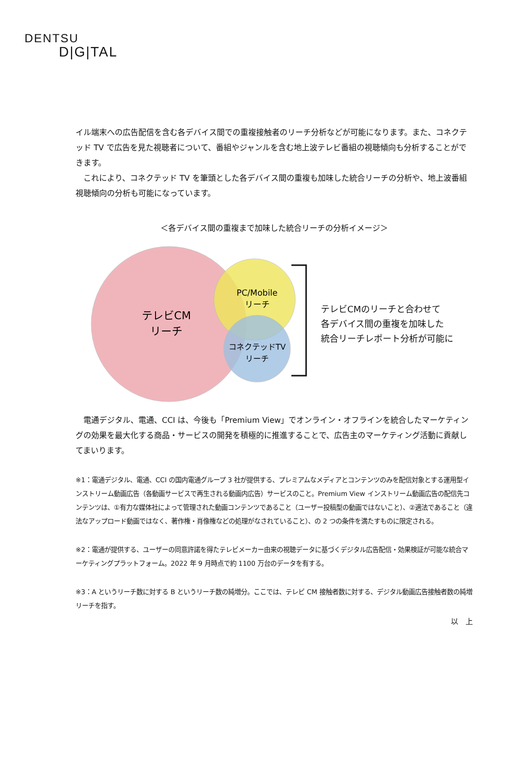DENTSU
D|G|TAL
イル端末への広告配信を含む各デバイス間での重複接触者のリーチ分析などが可能になります。また、コネクテッド TV で広告を見た視聴者について、番組やジャンルを含む地上波テレビ番組の視聴傾向も分析することができます。
　これにより、コネクテッド TV を筆頭とした各デバイス間の重複も加味した統合リーチの分析や、地上波番組視聴傾向の分析も可能になっています。
＜各デバイス間の重複まで加味した統合リーチの分析イメージ＞
テレビCM
リーチ
PC/Mobile
リーチ
コネクテッドTV
リーチ
テレビCMのリーチと合わせて
各デバイス間の重複を加味した
統合リーチレポート分析が可能に
　電通デジタル、電通、CCI は、今後も「Premium View」でオンライン・オフラインを統合したマーケティングの効果を最大化する商品・サービスの開発を積極的に推進することで、広告主のマーケティング活動に貢献してまいります。
※1：電通デジタル、電通、CCI の国内電通グループ 3 社が提供する、プレミアムなメディアとコンテンツのみを配信対象とする運用型インストリーム動画広告（各動画サービスで再生される動画内広告）サービスのこと。Premium View インストリーム動画広告の配信先コンテンツは、①有力な媒体社によって管理された動画コンテンツであること（ユーザー投稿型の動画ではないこと）、②適法であること（違法なアップロード動画ではなく、著作権・肖像権などの処理がなされていること）、の 2 つの条件を満たすものに限定される。
※2：電通が提供する、ユーザーの同意許諾を得たテレビメーカー由来の視聴データに基づくデジタル広告配信・効果検証が可能な統合マーケティングプラットフォーム。2022 年 9 月時点で約 1100 万台のデータを有する。
※3：A というリーチ数に対する B というリーチ数の純増分。ここでは、テレビ CM 接触者数に対する、デジタル動画広告接触者数の純増リーチを指す。
以　上